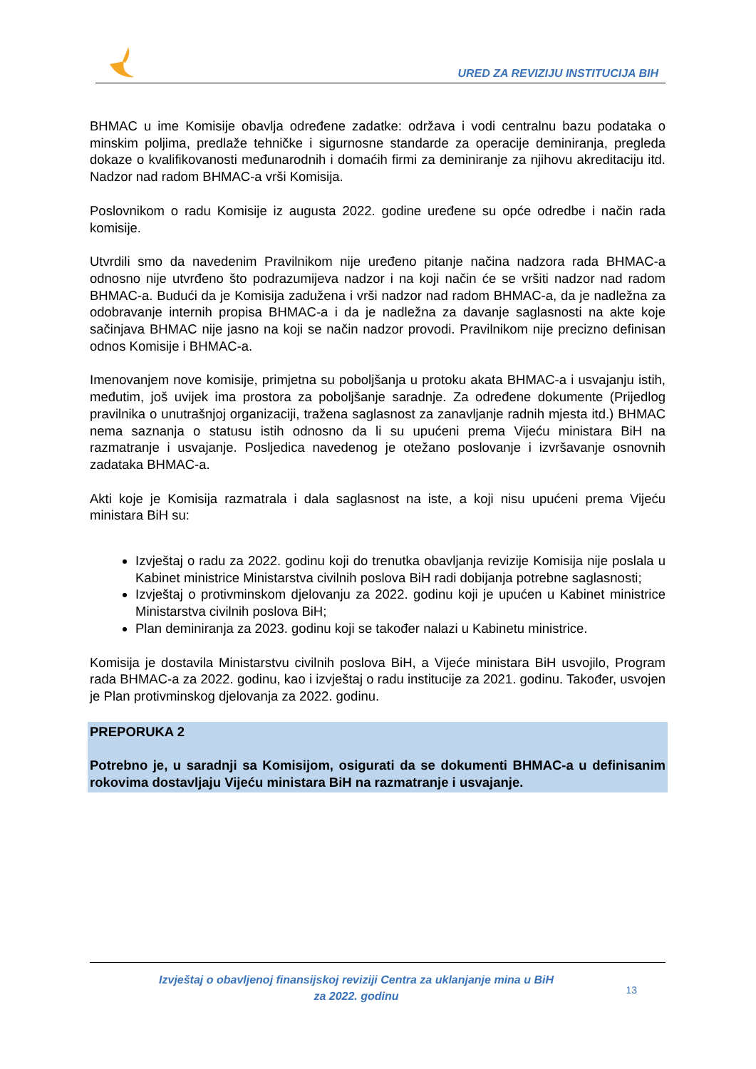URED ZA REVIZIJU INSTITUCIJA BIH
BHMAC u ime Komisije obavlja određene zadatke: održava i vodi centralnu bazu podataka o minskim poljima, predlaže tehničke i sigurnosne standarde za operacije deminiranja, pregleda dokaze o kvalifikovanosti međunarodnih i domaćih firmi za deminiranje za njihovu akreditaciju itd. Nadzor nad radom BHMAC-a vrši Komisija.
Poslovnikom o radu Komisije iz augusta 2022. godine uređene su opće odredbe i način rada komisije.
Utvrdili smo da navedenim Pravilnikom nije uređeno pitanje načina nadzora rada BHMAC-a odnosno nije utvrđeno što podrazumijeva nadzor i na koji način će se vršiti nadzor nad radom BHMAC-a. Budući da je Komisija zadužena i vrši nadzor nad radom BHMAC-a, da je nadležna za odobravanje internih propisa BHMAC-a i da je nadležna za davanje saglasnosti na akte koje sačinjava BHMAC nije jasno na koji se način nadzor provodi. Pravilnikom nije precizno definisan odnos Komisije i BHMAC-a.
Imenovanjem nove komisije, primjetna su poboljšanja u protoku akata BHMAC-a i usvajanju istih, međutim, još uvijek ima prostora za poboljšanje saradnje. Za određene dokumente (Prijedlog pravilnika o unutrašnjoj organizaciji, tražena saglasnost za zanavljanje radnih mjesta itd.) BHMAC nema saznanja o statusu istih odnosno da li su upućeni prema Vijeću ministara BiH na razmatranje i usvajanje. Posljedica navedenog je otežano poslovanje i izvršavanje osnovnih zadataka BHMAC-a.
Akti koje je Komisija razmatrala i dala saglasnost na iste, a koji nisu upućeni prema Vijeću ministara BiH su:
Izvještaj o radu za 2022. godinu koji do trenutka obavljanja revizije Komisija nije poslala u Kabinet ministrice Ministarstva civilnih poslova BiH radi dobijanja potrebne saglasnosti;
Izvještaj o protivminskom djelovanju za 2022. godinu koji je upućen u Kabinet ministrice Ministarstva civilnih poslova BiH;
Plan deminiranja za 2023. godinu koji se također nalazi u Kabinetu ministrice.
Komisija je dostavila Ministarstvu civilnih poslova BiH, a Vijeće ministara BiH usvojilo, Program rada BHMAC-a za 2022. godinu, kao i izvještaj o radu institucije za 2021. godinu. Također, usvojen je Plan protivminskog djelovanja za 2022. godinu.
PREPORUKA 2
Potrebno je, u saradnji sa Komisijom, osigurati da se dokumenti BHMAC-a u definisanim rokovima dostavljaju Vijeću ministara BiH na razmatranje i usvajanje.
Izvještaj o obavljenoj finansijskoj reviziji Centra za uklanjanje mina u BiH
za 2022. godinu
13